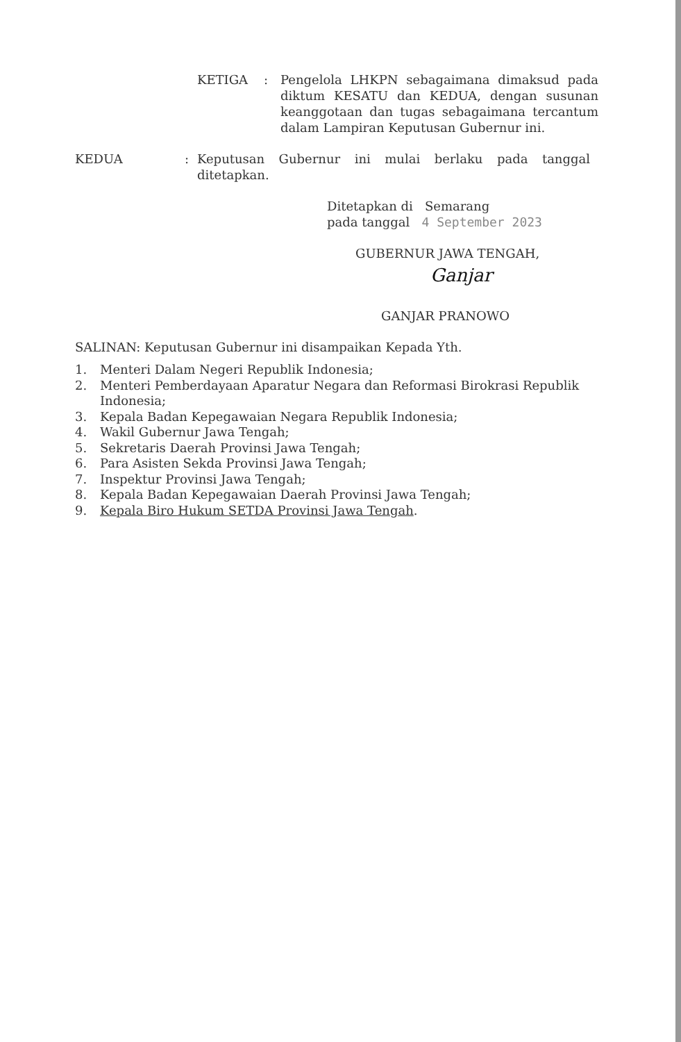KETIGA : Pengelola LHKPN sebagaimana dimaksud pada diktum KESATU dan KEDUA, dengan susunan keanggotaan dan tugas sebagaimana tercantum dalam Lampiran Keputusan Gubernur ini.
KEDUA : Keputusan Gubernur ini mulai berlaku pada tanggal ditetapkan.
Ditetapkan di Semarang
pada tanggal 4 September 2023
GUBERNUR JAWA TENGAH,
Ganjar
GANJAR PRANOWO
SALINAN: Keputusan Gubernur ini disampaikan Kepada Yth.
1. Menteri Dalam Negeri Republik Indonesia;
2. Menteri Pemberdayaan Aparatur Negara dan Reformasi Birokrasi Republik Indonesia;
3. Kepala Badan Kepegawaian Negara Republik Indonesia;
4. Wakil Gubernur Jawa Tengah;
5. Sekretaris Daerah Provinsi Jawa Tengah;
6. Para Asisten Sekda Provinsi Jawa Tengah;
7. Inspektur Provinsi Jawa Tengah;
8. Kepala Badan Kepegawaian Daerah Provinsi Jawa Tengah;
9. Kepala Biro Hukum SETDA Provinsi Jawa Tengah.